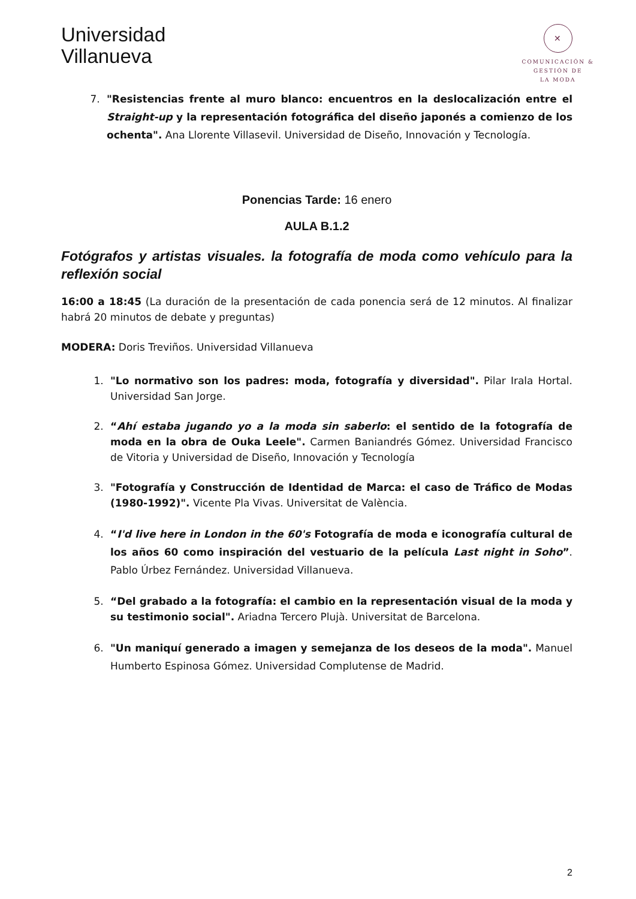Universidad
Villanueva
✕
COMUNICACIÓN &
GESTIÓN DE
LA MODA
7. "Resistencias frente al muro blanco: encuentros en la deslocalización entre el Straight-up y la representación fotográfica del diseño japonés a comienzo de los ochenta". Ana Llorente Villasevil. Universidad de Diseño, Innovación y Tecnología.
Ponencias Tarde: 16 enero
AULA B.1.2
Fotógrafos y artistas visuales. la fotografía de moda como vehículo para la reflexión social
16:00 a 18:45 (La duración de la presentación de cada ponencia será de 12 minutos. Al finalizar habrá 20 minutos de debate y preguntas)
MODERA: Doris Treviños. Universidad Villanueva
1. "Lo normativo son los padres: moda, fotografía y diversidad". Pilar Irala Hortal. Universidad San Jorge.
2. “Ahí estaba jugando yo a la moda sin saberlo: el sentido de la fotografía de moda en la obra de Ouka Leele". Carmen Baniandrés Gómez. Universidad Francisco de Vitoria y Universidad de Diseño, Innovación y Tecnología
3. "Fotografía y Construcción de Identidad de Marca: el caso de Tráfico de Modas (1980-1992)". Vicente Pla Vivas. Universitat de València.
4. “I'd live here in London in the 60's Fotografía de moda e iconografía cultural de los años 60 como inspiración del vestuario de la película Last night in Soho”. Pablo Úrbez Fernández. Universidad Villanueva.
5. “Del grabado a la fotografía: el cambio en la representación visual de la moda y su testimonio social". Ariadna Tercero Plujà. Universitat de Barcelona.
6. "Un maniquí generado a imagen y semejanza de los deseos de la moda". Manuel Humberto Espinosa Gómez. Universidad Complutense de Madrid.
2